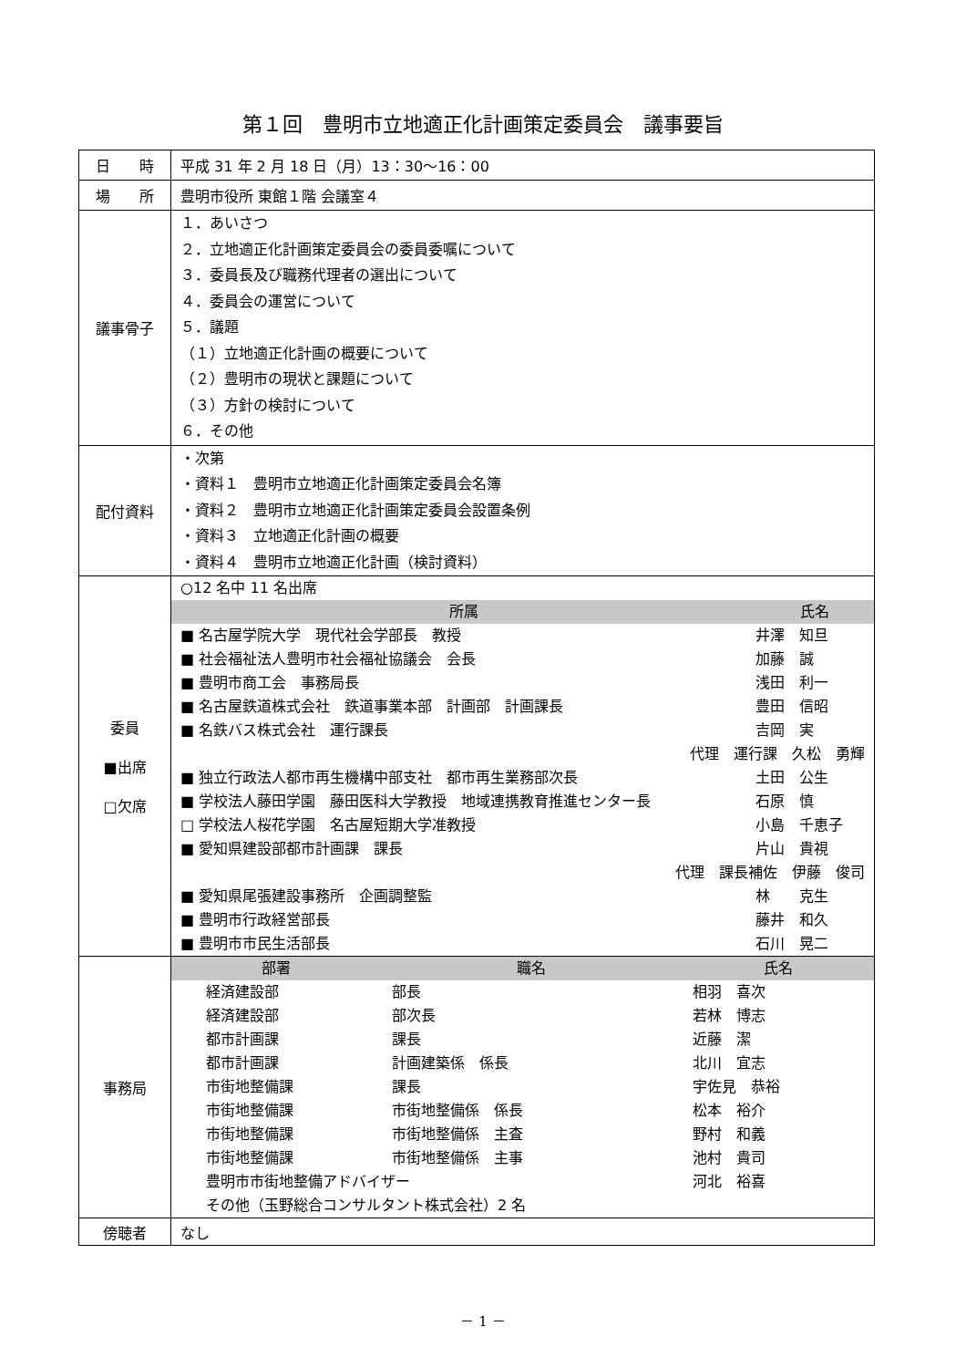第１回　豊明市立地適正化計画策定委員会　議事要旨
| 日 時 | 平成 31 年 2 月 18 日（月）13：30〜16：00 |
| 場 所 | 豊明市役所 東館１階 会議室４ |
| 議事骨子 | １．あいさつ ２．立地適正化計画策定委員会の委員委嘱について ３．委員長及び職務代理者の選出について ４．委員会の運営について ５．議題 （１）立地適正化計画の概要について （２）豊明市の現状と課題について （３）方針の検討について ６．その他 |
| 配付資料 | ・次第 ・資料１ 豊明市立地適正化計画策定委員会名簿 ・資料２ 豊明市立地適正化計画策定委員会設置条例 ・資料３ 立地適正化計画の概要 ・資料４ 豊明市立地適正化計画（検討資料） |
| 委員 ■出席 □欠席 | ○12 名中 11 名出席 / 所属 / 氏名 / / --- / --- / / ■ 名古屋学院大学 現代社会学部長 教授 / 井澤 知旦 / / ■ 社会福祉法人豊明市社会福祉協議会 会長 / 加藤 誠 / / ■ 豊明市商工会 事務局長 / 浅田 利一 / / ■ 名古屋鉄道株式会社 鉄道事業本部 計画部 計画課長 / 豊田 信昭 / / ■ 名鉄バス株式会社 運行課長 / 吉岡 実 / / 代理 運行課 久松 勇輝 / / / ■ 独立行政法人都市再生機構中部支社 都市再生業務部次長 / 土田 公生 / / ■ 学校法人藤田学園 藤田医科大学教授 地域連携教育推進センター長 / 石原 慎 / / □ 学校法人桜花学園 名古屋短期大学准教授 / 小島 千恵子 / / ■ 愛知県建設部都市計画課 課長 / 片山 貴視 / / 代理 課長補佐 伊藤 俊司 / / / ■ 愛知県尾張建設事務所 企画調整監 / 林 克生 / / ■ 豊明市行政経営部長 / 藤井 和久 / / ■ 豊明市市民生活部長 / 石川 晃二 / |
| 事務局 | / 部署 / 職名 / 氏名 / / --- / --- / --- / / 経済建設部 / 部長 / 相羽 喜次 / / 経済建設部 / 部次長 / 若林 博志 / / 都市計画課 / 課長 / 近藤 潔 / / 都市計画課 / 計画建築係 係長 / 北川 宜志 / / 市街地整備課 / 課長 / 宇佐見 恭裕 / / 市街地整備課 / 市街地整備係 係長 / 松本 裕介 / / 市街地整備課 / 市街地整備係 主査 / 野村 和義 / / 市街地整備課 / 市街地整備係 主事 / 池村 貴司 / / 豊明市市街地整備アドバイザー / / 河北 裕喜 / / その他（玉野総合コンサルタント株式会社）2 名 / / / |
| 傍聴者 | なし |
－ 1 －